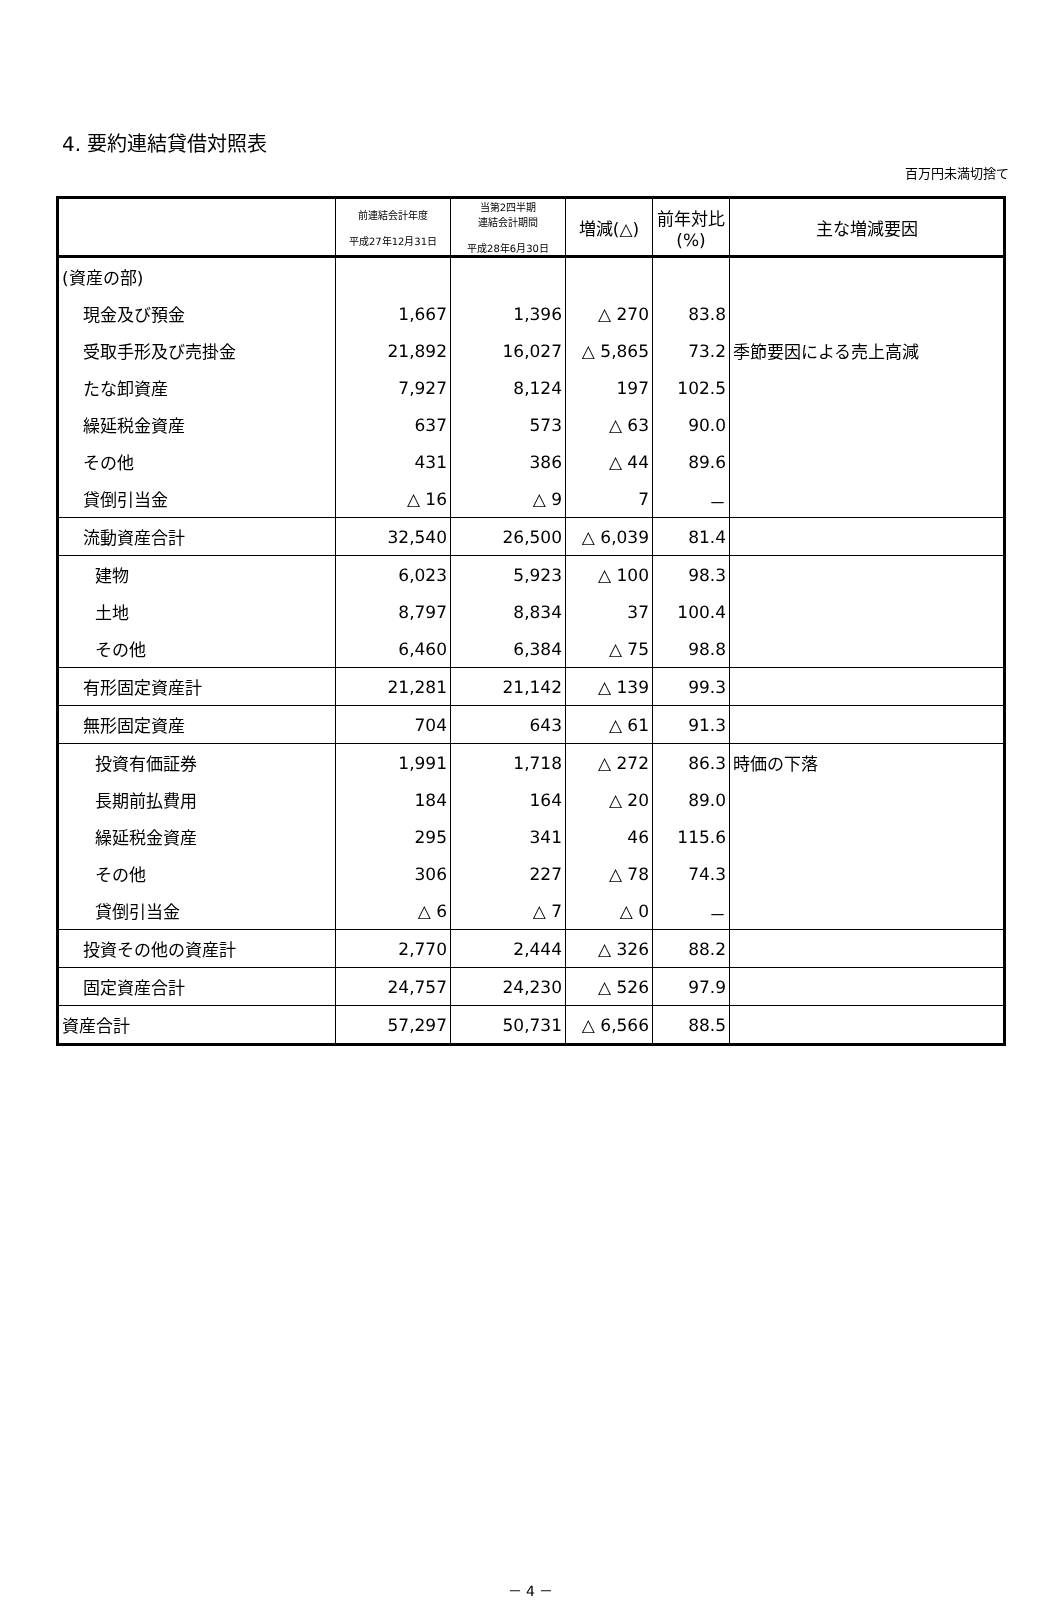4. 要約連結貸借対照表
百万円未満切捨て
| | 前連結会計年度 平成27年12月31日 | 当第2四半期 連結会計期間 平成28年6月30日 | 増減(△) | 前年対比 (%) | 主な増減要因 |
| --- | --- | --- | --- | --- | --- |
| (資産の部) | | | | | |
| 現金及び預金 | 1,667 | 1,396 | △ 270 | 83.8 | |
| 受取手形及び売掛金 | 21,892 | 16,027 | △ 5,865 | 73.2 | 季節要因による売上高減 |
| たな卸資産 | 7,927 | 8,124 | 197 | 102.5 | |
| 繰延税金資産 | 637 | 573 | △ 63 | 90.0 | |
| その他 | 431 | 386 | △ 44 | 89.6 | |
| 貸倒引当金 | △ 16 | △ 9 | 7 | － | |
| 流動資産合計 | 32,540 | 26,500 | △ 6,039 | 81.4 | |
| 建物 | 6,023 | 5,923 | △ 100 | 98.3 | |
| 土地 | 8,797 | 8,834 | 37 | 100.4 | |
| その他 | 6,460 | 6,384 | △ 75 | 98.8 | |
| 有形固定資産計 | 21,281 | 21,142 | △ 139 | 99.3 | |
| 無形固定資産 | 704 | 643 | △ 61 | 91.3 | |
| 投資有価証券 | 1,991 | 1,718 | △ 272 | 86.3 | 時価の下落 |
| 長期前払費用 | 184 | 164 | △ 20 | 89.0 | |
| 繰延税金資産 | 295 | 341 | 46 | 115.6 | |
| その他 | 306 | 227 | △ 78 | 74.3 | |
| 貸倒引当金 | △ 6 | △ 7 | △ 0 | － | |
| 投資その他の資産計 | 2,770 | 2,444 | △ 326 | 88.2 | |
| 固定資産合計 | 24,757 | 24,230 | △ 526 | 97.9 | |
| 資産合計 | 57,297 | 50,731 | △ 6,566 | 88.5 | |
－ 4 －